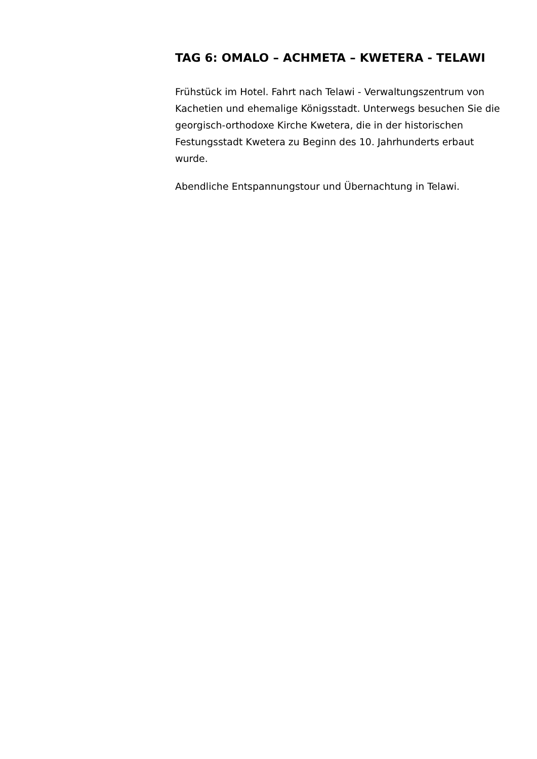TAG 6: OMALO – ACHMETA – KWETERA - TELAWI
Frühstück im Hotel. Fahrt nach Telawi - Verwaltungszentrum von Kachetien und ehemalige Königsstadt. Unterwegs besuchen Sie die georgisch-orthodoxe Kirche Kwetera, die in der historischen Festungsstadt Kwetera zu Beginn des 10. Jahrhunderts erbaut wurde.
Abendliche Entspannungstour und Übernachtung in Telawi.